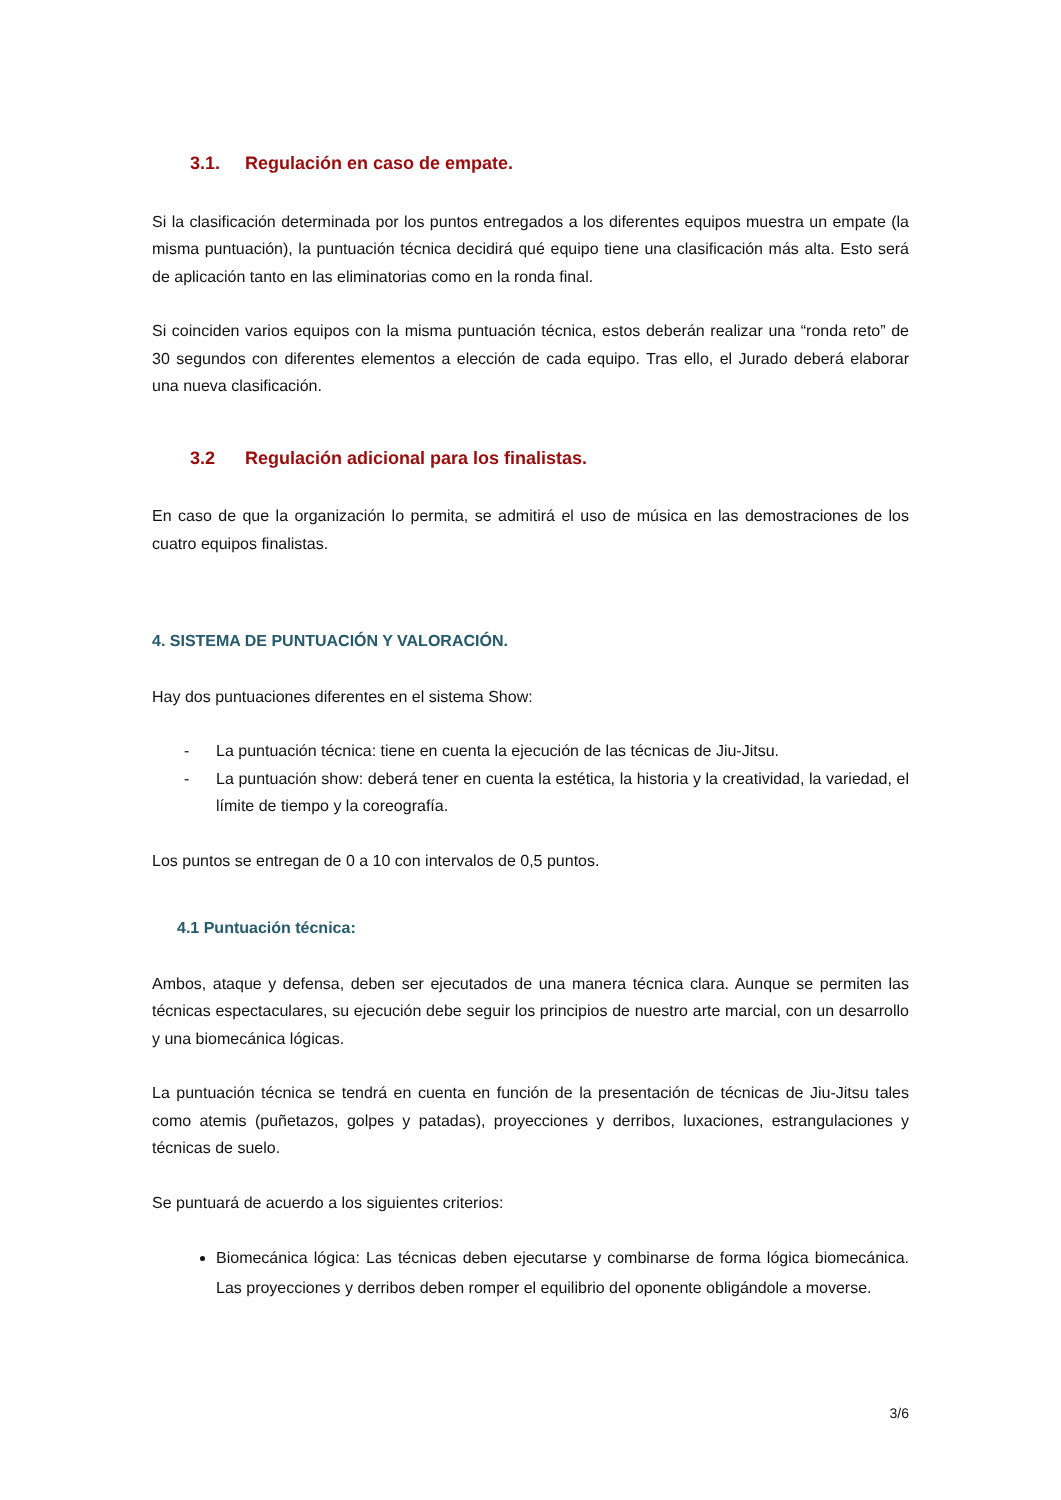3.1. Regulación en caso de empate.
Si la clasificación determinada por los puntos entregados a los diferentes equipos muestra un empate (la misma puntuación), la puntuación técnica decidirá qué equipo tiene una clasificación más alta. Esto será de aplicación tanto en las eliminatorias como en la ronda final.
Si coinciden varios equipos con la misma puntuación técnica, estos deberán realizar una “ronda reto” de 30 segundos con diferentes elementos a elección de cada equipo. Tras ello, el Jurado deberá elaborar una nueva clasificación.
3.2 Regulación adicional para los finalistas.
En caso de que la organización lo permita, se admitirá el uso de música en las demostraciones de los cuatro equipos finalistas.
4. SISTEMA DE PUNTUACIÓN Y VALORACIÓN.
Hay dos puntuaciones diferentes en el sistema Show:
- La puntuación técnica: tiene en cuenta la ejecución de las técnicas de Jiu-Jitsu.
- La puntuación show: deberá tener en cuenta la estética, la historia y la creatividad, la variedad, el límite de tiempo y la coreografía.
Los puntos se entregan de 0 a 10 con intervalos de 0,5 puntos.
4.1 Puntuación técnica:
Ambos, ataque y defensa, deben ser ejecutados de una manera técnica clara. Aunque se permiten las técnicas espectaculares, su ejecución debe seguir los principios de nuestro arte marcial, con un desarrollo y una biomecánica lógicas.
La puntuación técnica se tendrá en cuenta en función de la presentación de técnicas de Jiu-Jitsu tales como atemis (puñetazos, golpes y patadas), proyecciones y derribos, luxaciones, estrangulaciones y técnicas de suelo.
Se puntuará de acuerdo a los siguientes criterios:
Biomecánica lógica: Las técnicas deben ejecutarse y combinarse de forma lógica biomecánica. Las proyecciones y derribos deben romper el equilibrio del oponente obligándole a moverse.
3/6